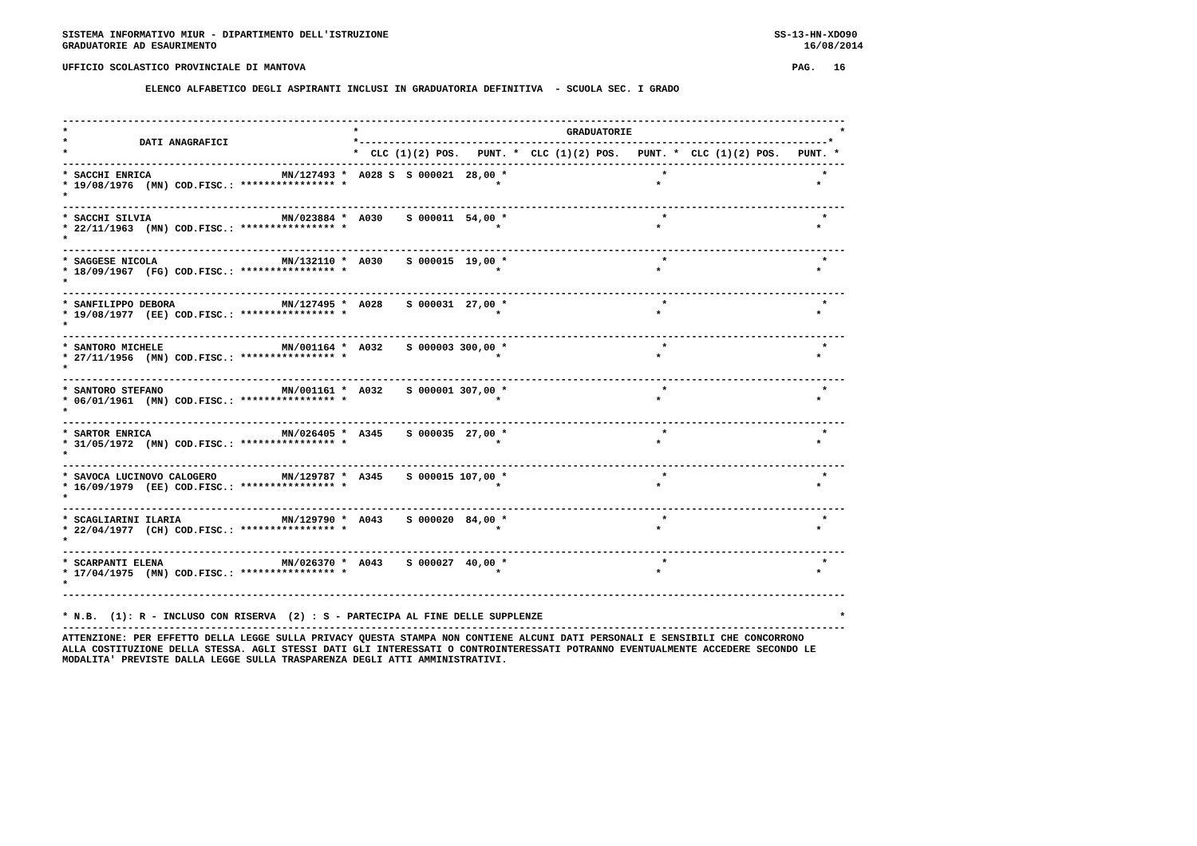SISTEMA INFORMATIVO MIUR - DIPARTIMENTO DELL'ISTRUZIONE                                                                 SS-13-HN-XDO90
GRADUATORIE AD ESAURIMENTO                                                                                                   16/08/2014

UFFICIO SCOLASTICO PROVINCIALE DI MANTOVA                                                                                  PAG.   16

              ELENCO ALFABETICO DEGLI ASPIRANTI INCLUSI IN GRADUATORIA DEFINITIVA  - SCUOLA SEC. I GRADO


------------------------------------------------------------------------------------------------------------------------------------
*                                                *                                   GRADUATORIE                                   *
*            DATI ANAGRAFICI                     *-------------------------------------------------------------------------------*
*                                                *  CLC (1)(2) POS.   PUNT. *  CLC (1)(2) POS.   PUNT. *  CLC (1)(2) POS.   PUNT. *
------------------------------------------------------------------------------------------------------------------------------------
* SACCHI ENRICA                      MN/127493 *  A028 S  S 000021  28,00 *                          *                          *
* 19/08/1976  (MN) COD.FISC.: **************** *                         *                          *                          *
*
------------------------------------------------------------------------------------------------------------------------------------
* SACCHI SILVIA                      MN/023884 *  A030    S 000011  54,00 *                          *                          *
* 22/11/1963  (MN) COD.FISC.: **************** *                         *                          *                          *
*
------------------------------------------------------------------------------------------------------------------------------------
* SAGGESE NICOLA                     MN/132110 *  A030    S 000015  19,00 *                          *                          *
* 18/09/1967  (FG) COD.FISC.: **************** *                         *                          *                          *
*
------------------------------------------------------------------------------------------------------------------------------------
* SANFILIPPO DEBORA                  MN/127495 *  A028    S 000031  27,00 *                          *                          *
* 19/08/1977  (EE) COD.FISC.: **************** *                         *                          *                          *
*
------------------------------------------------------------------------------------------------------------------------------------
* SANTORO MICHELE                    MN/001164 *  A032    S 000003 300,00 *                          *                          *
* 27/11/1956  (MN) COD.FISC.: **************** *                         *                          *                          *
*
------------------------------------------------------------------------------------------------------------------------------------
* SANTORO STEFANO                    MN/001161 *  A032    S 000001 307,00 *                          *                          *
* 06/01/1961  (MN) COD.FISC.: **************** *                         *                          *                          *
*
------------------------------------------------------------------------------------------------------------------------------------
* SARTOR ENRICA                      MN/026405 *  A345    S 000035  27,00 *                          *                          *
* 31/05/1972  (MN) COD.FISC.: **************** *                         *                          *                          *
*
------------------------------------------------------------------------------------------------------------------------------------
* SAVOCA LUCINOVO CALOGERO           MN/129787 *  A345    S 000015 107,00 *                          *                          *
* 16/09/1979  (EE) COD.FISC.: **************** *                         *                          *                          *
*
------------------------------------------------------------------------------------------------------------------------------------
* SCAGLIARINI ILARIA                 MN/129790 *  A043    S 000020  84,00 *                          *                          *
* 22/04/1977  (CH) COD.FISC.: **************** *                         *                          *                          *
*
------------------------------------------------------------------------------------------------------------------------------------
* SCARPANTI ELENA                    MN/026370 *  A043    S 000027  40,00 *                          *                          *
* 17/04/1975  (MN) COD.FISC.: **************** *                         *                          *                          *
*
------------------------------------------------------------------------------------------------------------------------------------

* N.B.  (1): R - INCLUSO CON RISERVA  (2) : S - PARTECIPA AL FINE DELLE SUPPLENZE                                                  *
------------------------------------------------------------------------------------------------------------------------------------
ATTENZIONE: PER EFFETTO DELLA LEGGE SULLA PRIVACY QUESTA STAMPA NON CONTIENE ALCUNI DATI PERSONALI E SENSIBILI CHE CONCORRONO
ALLA COSTITUZIONE DELLA STESSA. AGLI STESSI DATI GLI INTERESSATI O CONTROINTERESSATI POTRANNO EVENTUALMENTE ACCEDERE SECONDO LE
MODALITA' PREVISTE DALLA LEGGE SULLA TRASPARENZA DEGLI ATTI AMMINISTRATIVI.